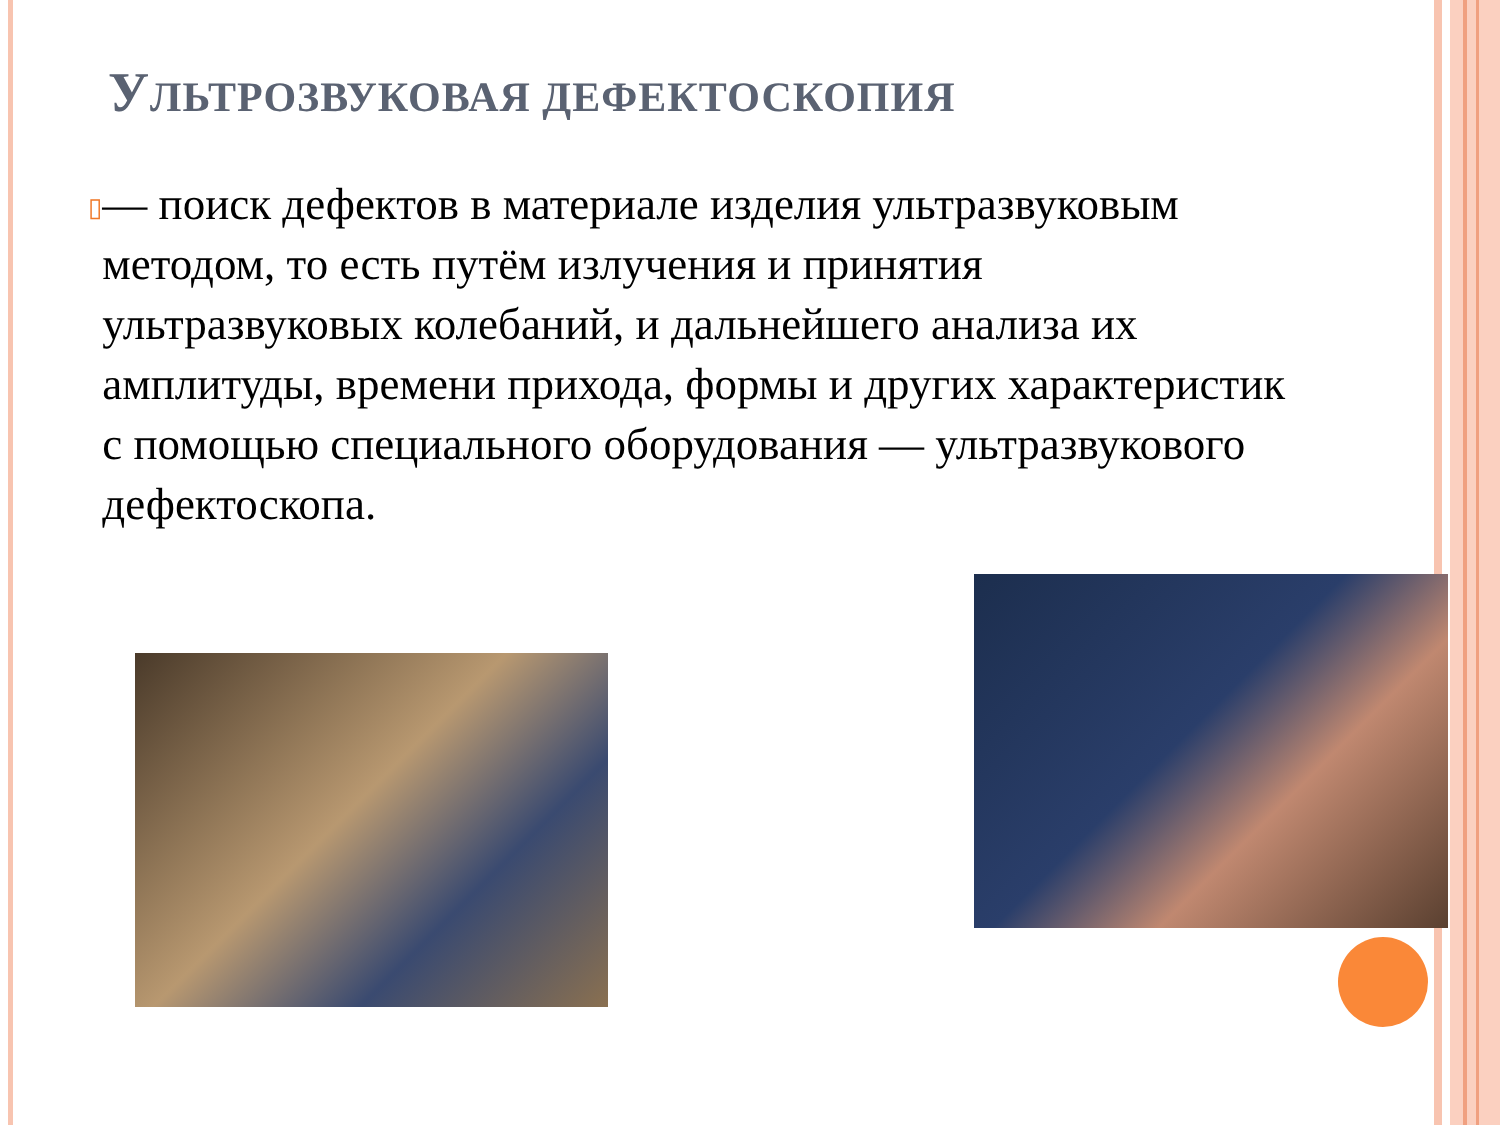УЛЬТРОЗВУКОВАЯ ДЕФЕКТОСКОПИЯ
▯
— поиск дефектов в материале изделия ультразвуковым методом, то есть путём излучения и принятия ультразвуковых колебаний, и дальнейшего анализа их амплитуды, времени прихода, формы и других характеристик с помощью специального оборудования — ультразвукового дефектоскопа.